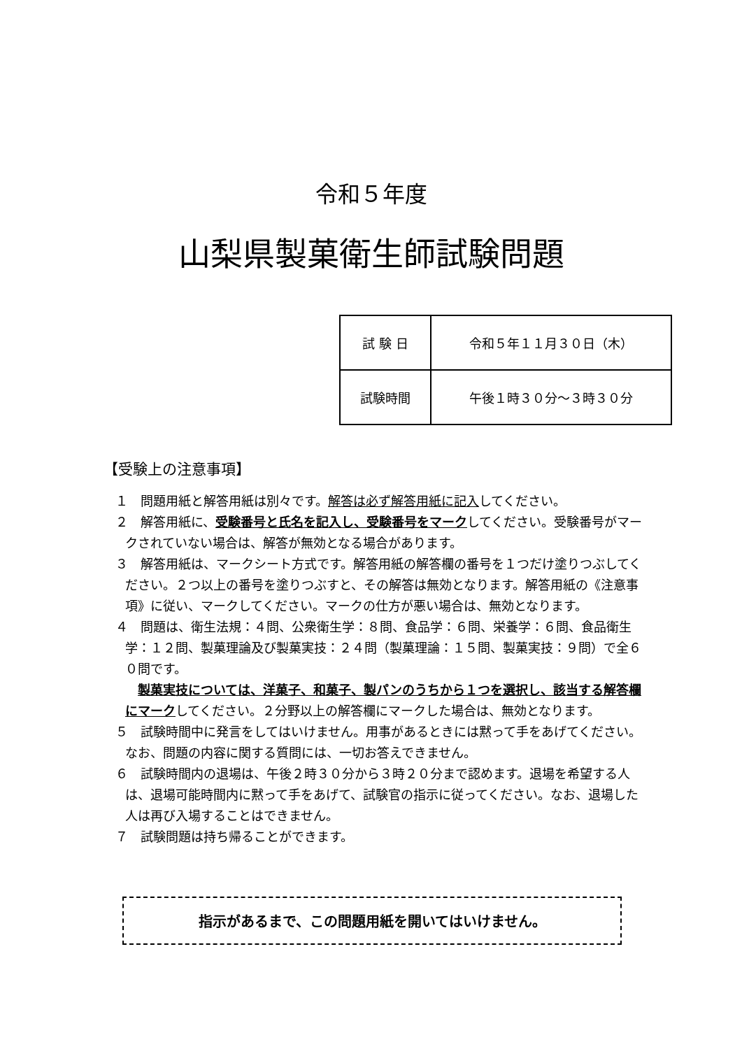令和５年度
山梨県製菓衛生師試験問題
| 試 験 日 | 令和５年１１月３０日（木） |
| 試験時間 | 午後１時３０分～３時３０分 |
【受験上の注意事項】
１　問題用紙と解答用紙は別々です。解答は必ず解答用紙に記入してください。
２　解答用紙に、受験番号と氏名を記入し、受験番号をマークしてください。受験番号がマークされていない場合は、解答が無効となる場合があります。
３　解答用紙は、マークシート方式です。解答用紙の解答欄の番号を１つだけ塗りつぶしてください。２つ以上の番号を塗りつぶすと、その解答は無効となります。解答用紙の《注意事項》に従い、マークしてください。マークの仕方が悪い場合は、無効となります。
４　問題は、衛生法規：４問、公衆衛生学：８問、食品学：６問、栄養学：６問、食品衛生学：１２問、製菓理論及び製菓実技：２４問（製菓理論：１５問、製菓実技：９問）で全６０問です。
　製菓実技については、洋菓子、和菓子、製パンのうちから１つを選択し、該当する解答欄にマークしてください。２分野以上の解答欄にマークした場合は、無効となります。
５　試験時間中に発言をしてはいけません。用事があるときには黙って手をあげてください。なお、問題の内容に関する質問には、一切お答えできません。
６　試験時間内の退場は、午後２時３０分から３時２０分まで認めます。退場を希望する人は、退場可能時間内に黙って手をあげて、試験官の指示に従ってください。なお、退場した人は再び入場することはできません。
７　試験問題は持ち帰ることができます。
指示があるまで、この問題用紙を開いてはいけません。